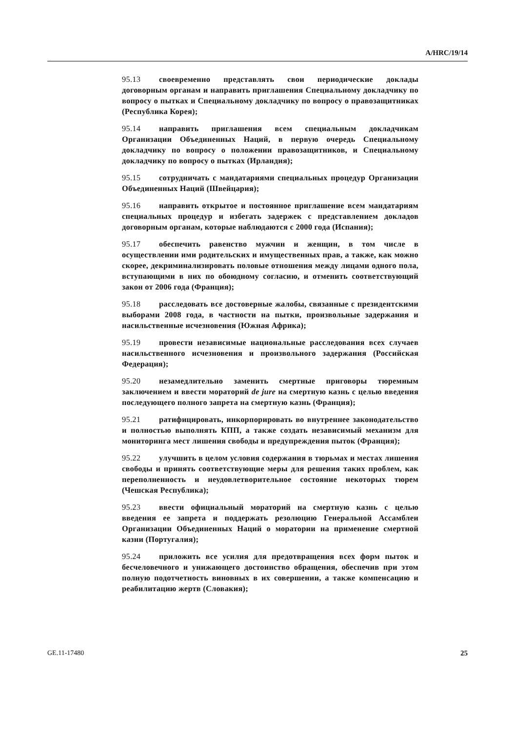A/HRC/19/14
95.13 своевременно представлять свои периодические доклады договорным органам и направить приглашения Специальному докладчику по вопросу о пытках и Специальному докладчику по вопросу о правозащитниках (Республика Корея);
95.14 направить приглашения всем специальным докладчикам Организации Объединенных Наций, в первую очередь Специальному докладчику по вопросу о положении правозащитников, и Специальному докладчику по вопросу о пытках (Ирландия);
95.15 сотрудничать с мандатариями специальных процедур Организации Объединенных Наций (Швейцария);
95.16 направить открытое и постоянное приглашение всем мандатариям специальных процедур и избегать задержек с представлением докладов договорным органам, которые наблюдаются с 2000 года (Испания);
95.17 обеспечить равенство мужчин и женщин, в том числе в осуществлении ими родительских и имущественных прав, а также, как можно скорее, декриминализировать половые отношения между лицами одного пола, вступающими в них по обоюдному согласию, и отменить соответствующий закон от 2006 года (Франция);
95.18 расследовать все достоверные жалобы, связанные с президентскими выборами 2008 года, в частности на пытки, произвольные задержания и насильственные исчезновения (Южная Африка);
95.19 провести независимые национальные расследования всех случаев насильственного исчезновения и произвольного задержания (Российская Федерация);
95.20 незамедлительно заменить смертные приговоры тюремным заключением и ввести мораторий de jure на смертную казнь с целью введения последующего полного запрета на смертную казнь (Франция);
95.21 ратифицировать, инкорпорировать во внутреннее законодательство и полностью выполнять КПП, а также создать независимый механизм для мониторинга мест лишения свободы и предупреждения пыток (Франция);
95.22 улучшить в целом условия содержания в тюрьмах и местах лишения свободы и принять соответствующие меры для решения таких проблем, как переполненность и неудовлетворительное состояние некоторых тюрем (Чешская Республика);
95.23 ввести официальный мораторий на смертную казнь с целью введения ее запрета и поддержать резолюцию Генеральной Ассамблеи Организации Объединенных Наций о моратории на применение смертной казни (Португалия);
95.24 приложить все усилия для предотвращения всех форм пыток и бесчеловечного и унижающего достоинство обращения, обеспечив при этом полную подотчетность виновных в их совершении, а также компенсацию и реабилитацию жертв (Словакия);
GE.11-17480 25